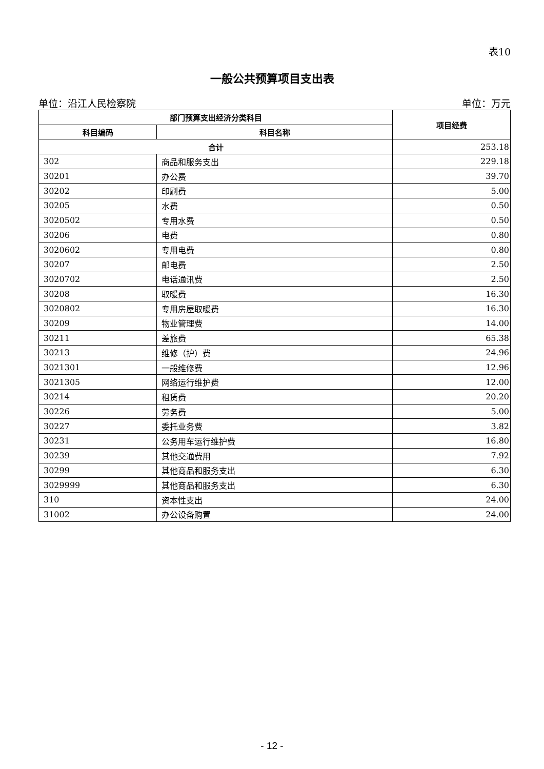表10
一般公共预算项目支出表
单位：沿江人民检察院 单位：万元
| 部门预算支出经济分类科目 | | 项目经费 |
| --- | --- | --- |
| 科目编码 | 科目名称 | |
| 合计 | | 253.18 |
| 302 | 商品和服务支出 | 229.18 |
| 30201 | 办公费 | 39.70 |
| 30202 | 印刷费 | 5.00 |
| 30205 | 水费 | 0.50 |
| 3020502 | 专用水费 | 0.50 |
| 30206 | 电费 | 0.80 |
| 3020602 | 专用电费 | 0.80 |
| 30207 | 邮电费 | 2.50 |
| 3020702 | 电话通讯费 | 2.50 |
| 30208 | 取暖费 | 16.30 |
| 3020802 | 专用房屋取暖费 | 16.30 |
| 30209 | 物业管理费 | 14.00 |
| 30211 | 差旅费 | 65.38 |
| 30213 | 维修（护）费 | 24.96 |
| 3021301 | 一般维修费 | 12.96 |
| 3021305 | 网络运行维护费 | 12.00 |
| 30214 | 租赁费 | 20.20 |
| 30226 | 劳务费 | 5.00 |
| 30227 | 委托业务费 | 3.82 |
| 30231 | 公务用车运行维护费 | 16.80 |
| 30239 | 其他交通费用 | 7.92 |
| 30299 | 其他商品和服务支出 | 6.30 |
| 3029999 | 其他商品和服务支出 | 6.30 |
| 310 | 资本性支出 | 24.00 |
| 31002 | 办公设备购置 | 24.00 |
- 12 -